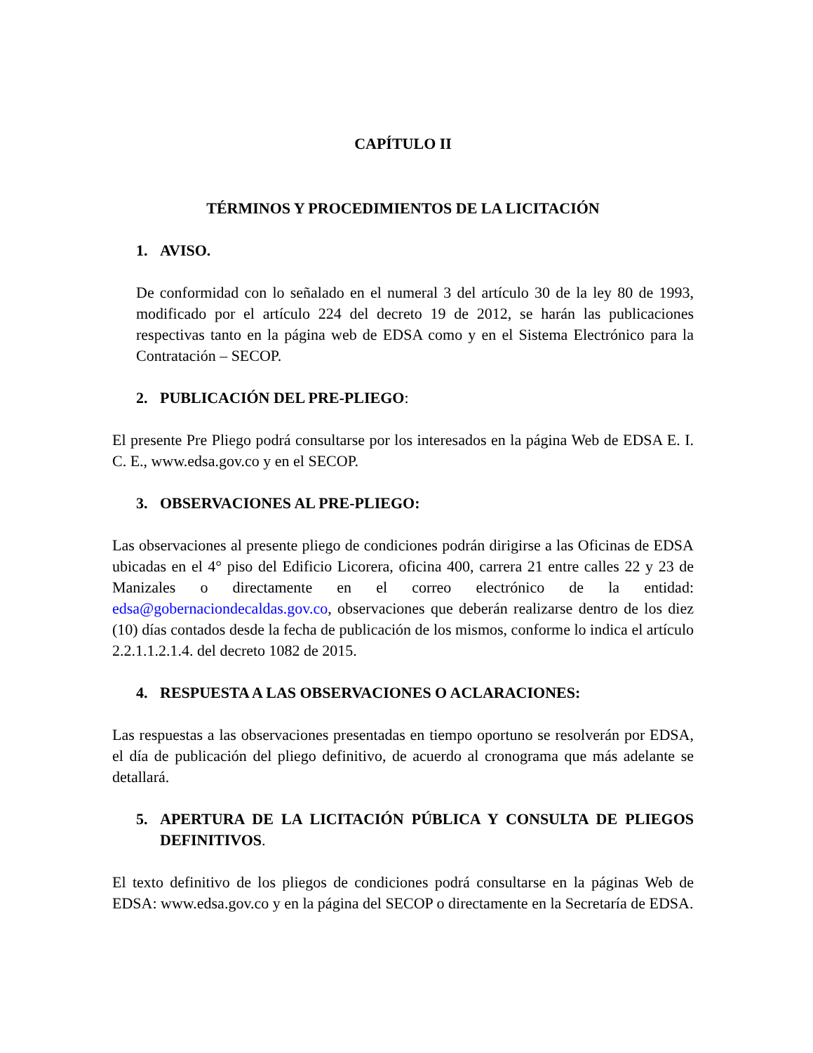CAPÍTULO II
TÉRMINOS Y PROCEDIMIENTOS DE LA LICITACIÓN
1. AVISO.
De conformidad con lo señalado en el numeral 3 del artículo 30 de la ley 80 de 1993, modificado por el artículo 224 del decreto 19 de 2012, se harán las publicaciones respectivas tanto en la página web de EDSA como y en el Sistema Electrónico para la Contratación – SECOP.
2. PUBLICACIÓN DEL PRE-PLIEGO:
El presente Pre Pliego podrá consultarse por los interesados en la página Web de EDSA E. I. C. E., www.edsa.gov.co y en el SECOP.
3. OBSERVACIONES AL PRE-PLIEGO:
Las observaciones al presente pliego de condiciones podrán dirigirse a las Oficinas de EDSA ubicadas en el 4° piso del Edificio Licorera, oficina 400, carrera 21 entre calles 22 y 23 de Manizales o directamente en el correo electrónico de la entidad: edsa@gobernaciondecaldas.gov.co, observaciones que deberán realizarse dentro de los diez (10) días contados desde la fecha de publicación de los mismos, conforme lo indica el artículo 2.2.1.1.2.1.4. del decreto 1082 de 2015.
4. RESPUESTA A LAS OBSERVACIONES O ACLARACIONES:
Las respuestas a las observaciones presentadas en tiempo oportuno se resolverán por EDSA, el día de publicación del pliego definitivo, de acuerdo al cronograma que más adelante se detallará.
5. APERTURA DE LA LICITACIÓN PÚBLICA Y CONSULTA DE PLIEGOS DEFINITIVOS.
El texto definitivo de los pliegos de condiciones podrá consultarse en la páginas Web de EDSA: www.edsa.gov.co y en la página del SECOP o directamente en la Secretaría de EDSA.